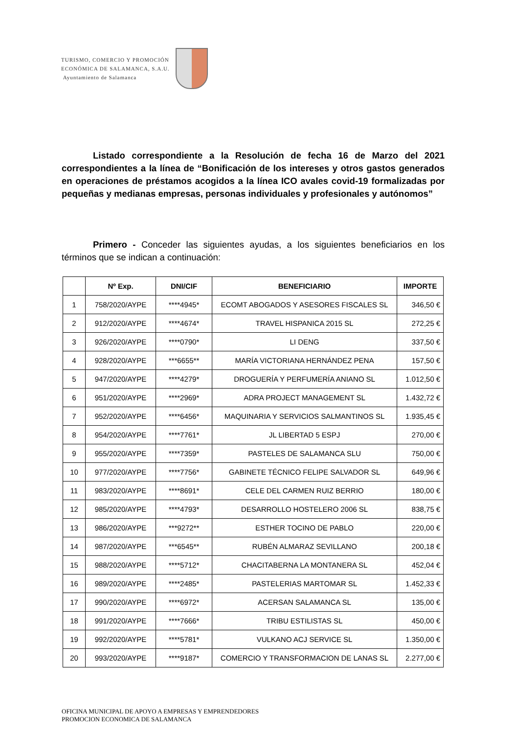TURISMO, COMERCIO Y PROMOCIÓN
ECONÓMICA DE SALAMANCA, S.A.U.
Ayuntamiento de Salamanca
Listado correspondiente a la Resolución de fecha 16 de Marzo del 2021 correspondientes a la línea de “Bonificación de los intereses y otros gastos generados en operaciones de préstamos acogidos a la línea ICO avales covid-19 formalizadas por pequeñas y medianas empresas, personas individuales y profesionales y autónomos”
Primero - Conceder las siguientes ayudas, a los siguientes beneficiarios en los términos que se indican a continuación:
| | Nº Exp. | DNI/CIF | BENEFICIARIO | IMPORTE |
| --- | --- | --- | --- | --- |
| 1 | 758/2020/AYPE | ****4945* | ECOMT ABOGADOS Y ASESORES FISCALES SL | 346,50 € |
| 2 | 912/2020/AYPE | ****4674* | TRAVEL HISPANICA 2015 SL | 272,25 € |
| 3 | 926/2020/AYPE | ****0790* | LI DENG | 337,50 € |
| 4 | 928/2020/AYPE | ***6655** | MARÍA VICTORIANA HERNÁNDEZ PENA | 157,50 € |
| 5 | 947/2020/AYPE | ****4279* | DROGUERÍA Y PERFUMERÍA ANIANO SL | 1.012,50 € |
| 6 | 951/2020/AYPE | ****2969* | ADRA PROJECT MANAGEMENT SL | 1.432,72 € |
| 7 | 952/2020/AYPE | ****6456* | MAQUINARIA Y SERVICIOS SALMANTINOS SL | 1.935,45 € |
| 8 | 954/2020/AYPE | ****7761* | JL LIBERTAD 5 ESPJ | 270,00 € |
| 9 | 955/2020/AYPE | ****7359* | PASTELES DE SALAMANCA SLU | 750,00 € |
| 10 | 977/2020/AYPE | ****7756* | GABINETE TÉCNICO FELIPE SALVADOR SL | 649,96 € |
| 11 | 983/2020/AYPE | ****8691* | CELE DEL CARMEN RUIZ BERRIO | 180,00 € |
| 12 | 985/2020/AYPE | ****4793* | DESARROLLO HOSTELERO 2006 SL | 838,75 € |
| 13 | 986/2020/AYPE | ***9272** | ESTHER TOCINO DE PABLO | 220,00 € |
| 14 | 987/2020/AYPE | ***6545** | RUBÉN ALMARAZ SEVILLANO | 200,18 € |
| 15 | 988/2020/AYPE | ****5712* | CHACITABERNA LA MONTANERA SL | 452,04 € |
| 16 | 989/2020/AYPE | ****2485* | PASTELERIAS MARTOMAR SL | 1.452,33 € |
| 17 | 990/2020/AYPE | ****6972* | ACERSAN SALAMANCA SL | 135,00 € |
| 18 | 991/2020/AYPE | ****7666* | TRIBU ESTILISTAS SL | 450,00 € |
| 19 | 992/2020/AYPE | ****5781* | VULKANO ACJ SERVICE SL | 1.350,00 € |
| 20 | 993/2020/AYPE | ****9187* | COMERCIO Y TRANSFORMACION DE LANAS SL | 2.277,00 € |
OFICINA MUNICIPAL DE APOYO A EMPRESAS Y EMPRENDEDORES
PROMOCION ECONOMICA DE SALAMANCA